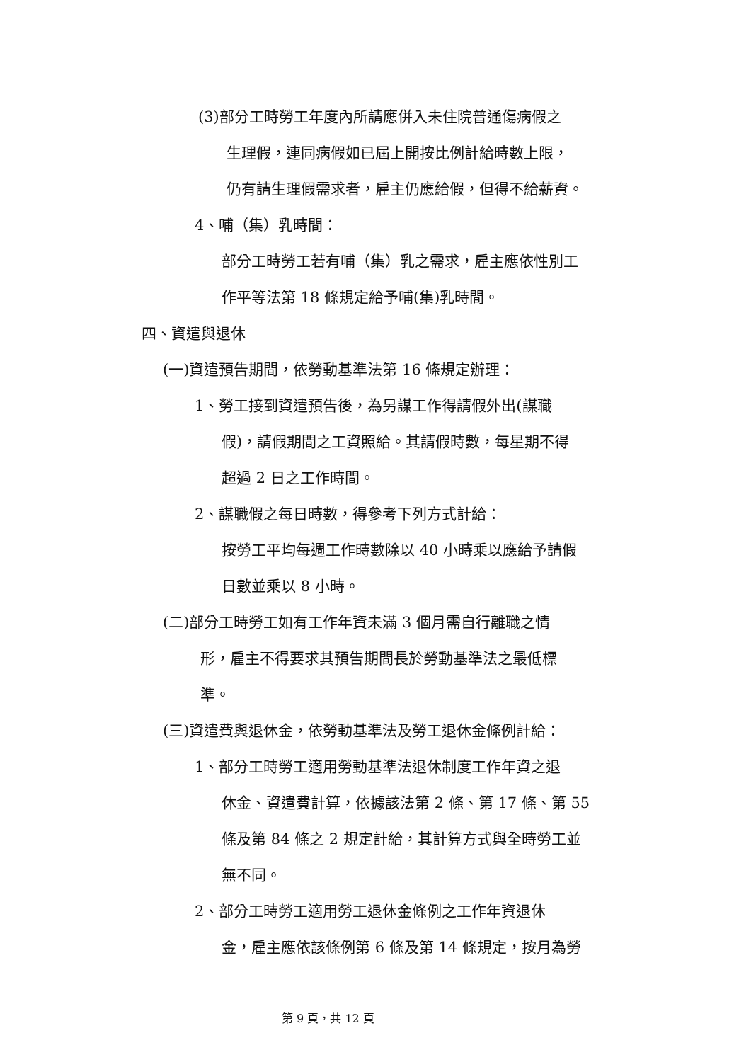(3)部分工時勞工年度內所請應併入未住院普通傷病假之
生理假，連同病假如已屆上開按比例計給時數上限，
仍有請生理假需求者，雇主仍應給假，但得不給薪資。
4、哺（集）乳時間：
部分工時勞工若有哺（集）乳之需求，雇主應依性別工
作平等法第 18 條規定給予哺(集)乳時間。
四、資遣與退休
(一)資遣預告期間，依勞動基準法第 16 條規定辦理：
1、勞工接到資遣預告後，為另謀工作得請假外出(謀職
假)，請假期間之工資照給。其請假時數，每星期不得
超過 2 日之工作時間。
2、謀職假之每日時數，得參考下列方式計給：
按勞工平均每週工作時數除以 40 小時乘以應給予請假
日數並乘以 8 小時。
(二)部分工時勞工如有工作年資未滿 3 個月需自行離職之情
形，雇主不得要求其預告期間長於勞動基準法之最低標
準。
(三)資遣費與退休金，依勞動基準法及勞工退休金條例計給：
1、部分工時勞工適用勞動基準法退休制度工作年資之退
休金、資遣費計算，依據該法第 2 條、第 17 條、第 55
條及第 84 條之 2 規定計給，其計算方式與全時勞工並
無不同。
2、部分工時勞工適用勞工退休金條例之工作年資退休
金，雇主應依該條例第 6 條及第 14 條規定，按月為勞
第 9 頁，共 12 頁